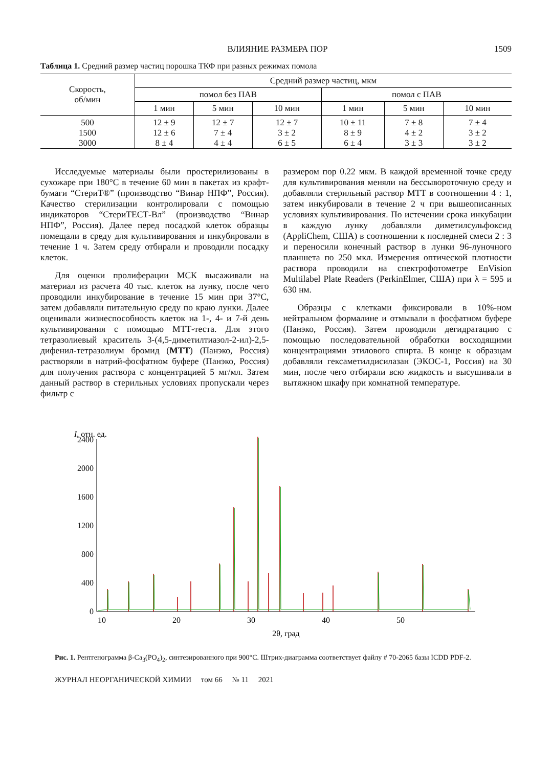ВЛИЯНИЕ РАЗМЕРА ПОР 1509
Таблица 1. Средний размер частиц порошка ТКФ при разных режимах помола
| Скорость, об/мин | Средний размер частиц, мкм | | | | | |
| --- | --- | --- | --- | --- | --- | --- |
| | помол без ПАВ | | | помол с ПАВ | | |
| | 1 мин | 5 мин | 10 мин | 1 мин | 5 мин | 10 мин |
| 500 | 12 ± 9 | 12 ± 7 | 12 ± 7 | 10 ± 11 | 7 ± 8 | 7 ± 4 |
| 1500 | 12 ± 6 | 7 ± 4 | 3 ± 2 | 8 ± 9 | 4 ± 2 | 3 ± 2 |
| 3000 | 8 ± 4 | 4 ± 4 | 6 ± 5 | 6 ± 4 | 3 ± 3 | 3 ± 2 |
Исследуемые материалы были простерилизованы в сухожаре при 180°C в течение 60 мин в пакетах из крафт-бумаги “СтериТ®” (производство “Винар НПФ”, Россия). Качество стерилизации контролировали с помощью индикаторов “СтериТЕСТ-Вл” (производство “Винар НПФ”, Россия). Далее перед посадкой клеток образцы помещали в среду для культивирования и инкубировали в течение 1 ч. Затем среду отбирали и проводили посадку клеток.
Для оценки пролиферации МСК высаживали на материал из расчета 40 тыс. клеток на лунку, после чего проводили инкубирование в течение 15 мин при 37°C, затем добавляли питательную среду по краю лунки. Далее оценивали жизнеспособность клеток на 1-, 4- и 7-й день культивирования с помощью МТТ-теста. Для этого тетразолиевый краситель 3-(4,5-диметилтиазол-2-ил)-2,5-дифенил-тетразолиум бромид (МТТ) (Панэко, Россия) растворяли в натрий-фосфатном буфере (Панэко, Россия) для получения раствора с концентрацией 5 мг/мл. Затем данный раствор в стерильных условиях пропускали через фильтр с
размером пор 0.22 мкм. В каждой временной точке среду для культивирования меняли на бессывороточную среду и добавляли стерильный раствор МТТ в соотношении 4 : 1, затем инкубировали в течение 2 ч при вышеописанных условиях культивирования. По истечении срока инкубации в каждую лунку добавляли диметилсульфоксид (AppliChem, США) в соотношении к последней смеси 2 : 3 и переносили конечный раствор в лунки 96-луночного планшета по 250 мкл. Измерения оптической плотности раствора проводили на спектрофотометре EnVision Multilabel Plate Readers (PerkinElmer, США) при λ = 595 и 630 нм.
Образцы с клетками фиксировали в 10%-ном нейтральном формалине и отмывали в фосфатном буфере (Панэко, Россия). Затем проводили дегидратацию с помощью последовательной обработки восходящими концентрациями этилового спирта. В конце к образцам добавляли гексаметилдисилазан (ЭКОС-1, Россия) на 30 мин, после чего отбирали всю жидкость и высушивали в вытяжном шкафу при комнатной температуре.
I, отн. ед.
0
400
800
1200
1600
2000
2400
10
20
30
40
50
2θ, град
Рис. 1. Рентгенограмма β-Ca<sub>3</sub>(PO<sub>4</sub>)<sub>2</sub>, синтезированного при 900°C. Штрих-диаграмма соответствует файлу # 70-2065 базы ICDD PDF-2.
ЖУРНАЛ НЕОРГАНИЧЕСКОЙ ХИМИИ том 66 № 11 2021